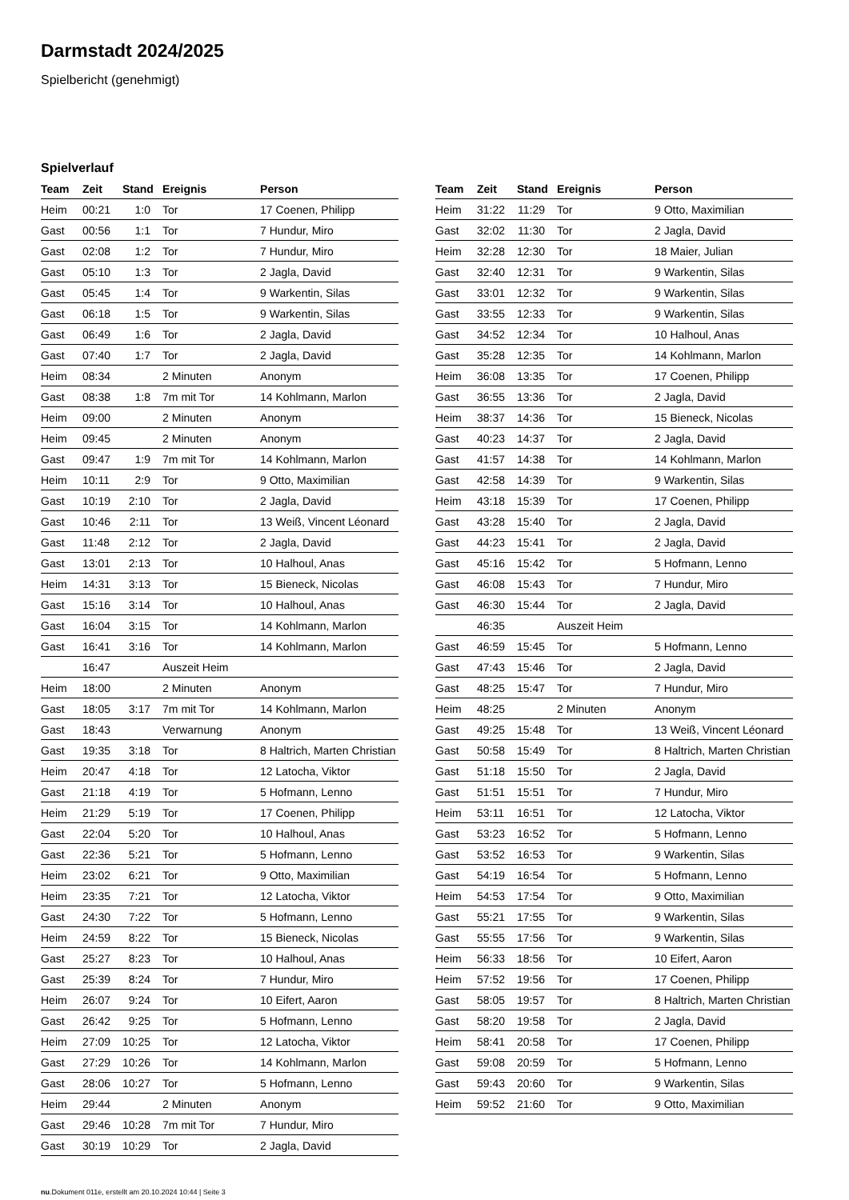Darmstadt 2024/2025
Spielbericht (genehmigt)
Spielverlauf
| Team | Zeit | Stand | Ereignis | Person |
| --- | --- | --- | --- | --- |
| Heim | 00:21 | 1:0 | Tor | 17 Coenen, Philipp |
| Gast | 00:56 | 1:1 | Tor | 7 Hundur, Miro |
| Gast | 02:08 | 1:2 | Tor | 7 Hundur, Miro |
| Gast | 05:10 | 1:3 | Tor | 2 Jagla, David |
| Gast | 05:45 | 1:4 | Tor | 9 Warkentin, Silas |
| Gast | 06:18 | 1:5 | Tor | 9 Warkentin, Silas |
| Gast | 06:49 | 1:6 | Tor | 2 Jagla, David |
| Gast | 07:40 | 1:7 | Tor | 2 Jagla, David |
| Heim | 08:34 | | 2 Minuten | Anonym |
| Gast | 08:38 | 1:8 | 7m mit Tor | 14 Kohlmann, Marlon |
| Heim | 09:00 | | 2 Minuten | Anonym |
| Heim | 09:45 | | 2 Minuten | Anonym |
| Gast | 09:47 | 1:9 | 7m mit Tor | 14 Kohlmann, Marlon |
| Heim | 10:11 | 2:9 | Tor | 9 Otto, Maximilian |
| Gast | 10:19 | 2:10 | Tor | 2 Jagla, David |
| Gast | 10:46 | 2:11 | Tor | 13 Weiß, Vincent Léonard |
| Gast | 11:48 | 2:12 | Tor | 2 Jagla, David |
| Gast | 13:01 | 2:13 | Tor | 10 Halhoul, Anas |
| Heim | 14:31 | 3:13 | Tor | 15 Bieneck, Nicolas |
| Gast | 15:16 | 3:14 | Tor | 10 Halhoul, Anas |
| Gast | 16:04 | 3:15 | Tor | 14 Kohlmann, Marlon |
| Gast | 16:41 | 3:16 | Tor | 14 Kohlmann, Marlon |
| | 16:47 | | Auszeit Heim | |
| Heim | 18:00 | | 2 Minuten | Anonym |
| Gast | 18:05 | 3:17 | 7m mit Tor | 14 Kohlmann, Marlon |
| Gast | 18:43 | | Verwarnung | Anonym |
| Gast | 19:35 | 3:18 | Tor | 8 Haltrich, Marten Christian |
| Heim | 20:47 | 4:18 | Tor | 12 Latocha, Viktor |
| Gast | 21:18 | 4:19 | Tor | 5 Hofmann, Lenno |
| Heim | 21:29 | 5:19 | Tor | 17 Coenen, Philipp |
| Gast | 22:04 | 5:20 | Tor | 10 Halhoul, Anas |
| Gast | 22:36 | 5:21 | Tor | 5 Hofmann, Lenno |
| Heim | 23:02 | 6:21 | Tor | 9 Otto, Maximilian |
| Heim | 23:35 | 7:21 | Tor | 12 Latocha, Viktor |
| Gast | 24:30 | 7:22 | Tor | 5 Hofmann, Lenno |
| Heim | 24:59 | 8:22 | Tor | 15 Bieneck, Nicolas |
| Gast | 25:27 | 8:23 | Tor | 10 Halhoul, Anas |
| Gast | 25:39 | 8:24 | Tor | 7 Hundur, Miro |
| Heim | 26:07 | 9:24 | Tor | 10 Eifert, Aaron |
| Gast | 26:42 | 9:25 | Tor | 5 Hofmann, Lenno |
| Heim | 27:09 | 10:25 | Tor | 12 Latocha, Viktor |
| Gast | 27:29 | 10:26 | Tor | 14 Kohlmann, Marlon |
| Gast | 28:06 | 10:27 | Tor | 5 Hofmann, Lenno |
| Heim | 29:44 | | 2 Minuten | Anonym |
| Gast | 29:46 | 10:28 | 7m mit Tor | 7 Hundur, Miro |
| Gast | 30:19 | 10:29 | Tor | 2 Jagla, David |
| Team | Zeit | Stand | Ereignis | Person |
| --- | --- | --- | --- | --- |
| Heim | 31:22 | 11:29 | Tor | 9 Otto, Maximilian |
| Gast | 32:02 | 11:30 | Tor | 2 Jagla, David |
| Heim | 32:28 | 12:30 | Tor | 18 Maier, Julian |
| Gast | 32:40 | 12:31 | Tor | 9 Warkentin, Silas |
| Gast | 33:01 | 12:32 | Tor | 9 Warkentin, Silas |
| Gast | 33:55 | 12:33 | Tor | 9 Warkentin, Silas |
| Gast | 34:52 | 12:34 | Tor | 10 Halhoul, Anas |
| Gast | 35:28 | 12:35 | Tor | 14 Kohlmann, Marlon |
| Heim | 36:08 | 13:35 | Tor | 17 Coenen, Philipp |
| Gast | 36:55 | 13:36 | Tor | 2 Jagla, David |
| Heim | 38:37 | 14:36 | Tor | 15 Bieneck, Nicolas |
| Gast | 40:23 | 14:37 | Tor | 2 Jagla, David |
| Gast | 41:57 | 14:38 | Tor | 14 Kohlmann, Marlon |
| Gast | 42:58 | 14:39 | Tor | 9 Warkentin, Silas |
| Heim | 43:18 | 15:39 | Tor | 17 Coenen, Philipp |
| Gast | 43:28 | 15:40 | Tor | 2 Jagla, David |
| Gast | 44:23 | 15:41 | Tor | 2 Jagla, David |
| Gast | 45:16 | 15:42 | Tor | 5 Hofmann, Lenno |
| Gast | 46:08 | 15:43 | Tor | 7 Hundur, Miro |
| Gast | 46:30 | 15:44 | Tor | 2 Jagla, David |
| | 46:35 | | Auszeit Heim | |
| Gast | 46:59 | 15:45 | Tor | 5 Hofmann, Lenno |
| Gast | 47:43 | 15:46 | Tor | 2 Jagla, David |
| Gast | 48:25 | 15:47 | Tor | 7 Hundur, Miro |
| Heim | 48:25 | | 2 Minuten | Anonym |
| Gast | 49:25 | 15:48 | Tor | 13 Weiß, Vincent Léonard |
| Gast | 50:58 | 15:49 | Tor | 8 Haltrich, Marten Christian |
| Gast | 51:18 | 15:50 | Tor | 2 Jagla, David |
| Gast | 51:51 | 15:51 | Tor | 7 Hundur, Miro |
| Heim | 53:11 | 16:51 | Tor | 12 Latocha, Viktor |
| Gast | 53:23 | 16:52 | Tor | 5 Hofmann, Lenno |
| Gast | 53:52 | 16:53 | Tor | 9 Warkentin, Silas |
| Gast | 54:19 | 16:54 | Tor | 5 Hofmann, Lenno |
| Heim | 54:53 | 17:54 | Tor | 9 Otto, Maximilian |
| Gast | 55:21 | 17:55 | Tor | 9 Warkentin, Silas |
| Gast | 55:55 | 17:56 | Tor | 9 Warkentin, Silas |
| Heim | 56:33 | 18:56 | Tor | 10 Eifert, Aaron |
| Heim | 57:52 | 19:56 | Tor | 17 Coenen, Philipp |
| Gast | 58:05 | 19:57 | Tor | 8 Haltrich, Marten Christian |
| Gast | 58:20 | 19:58 | Tor | 2 Jagla, David |
| Heim | 58:41 | 20:58 | Tor | 17 Coenen, Philipp |
| Gast | 59:08 | 20:59 | Tor | 5 Hofmann, Lenno |
| Gast | 59:43 | 20:60 | Tor | 9 Warkentin, Silas |
| Heim | 59:52 | 21:60 | Tor | 9 Otto, Maximilian |
nu.Dokument 011e, erstellt am 20.10.2024 10:44 | Seite 3